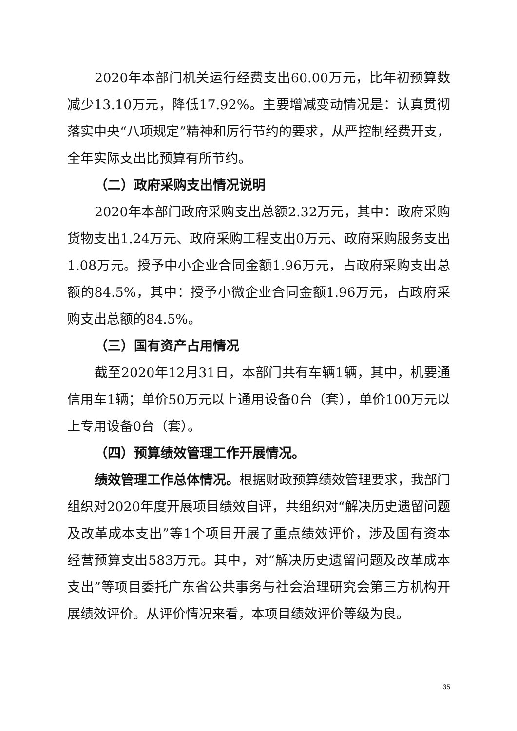2020年本部门机关运行经费支出60.00万元，比年初预算数减少13.10万元，降低17.92%。主要增减变动情况是：认真贯彻落实中央“八项规定”精神和厉行节约的要求，从严控制经费开支，全年实际支出比预算有所节约。
（二）政府采购支出情况说明
2020年本部门政府采购支出总额2.32万元，其中：政府采购货物支出1.24万元、政府采购工程支出0万元、政府采购服务支出1.08万元。授予中小企业合同金额1.96万元，占政府采购支出总额的84.5%，其中：授予小微企业合同金额1.96万元，占政府采购支出总额的84.5%。
（三）国有资产占用情况
截至2020年12月31日，本部门共有车辆1辆，其中，机要通信用车1辆；单价50万元以上通用设备0台（套），单价100万元以上专用设备0台（套）。
（四）预算绩效管理工作开展情况。
绩效管理工作总体情况。根据财政预算绩效管理要求，我部门组织对2020年度开展项目绩效自评，共组织对“解决历史遗留问题及改革成本支出”等1个项目开展了重点绩效评价，涉及国有资本经营预算支出583万元。其中，对“解决历史遗留问题及改革成本支出”等项目委托广东省公共事务与社会治理研究会第三方机构开展绩效评价。从评价情况来看，本项目绩效评价等级为良。
35